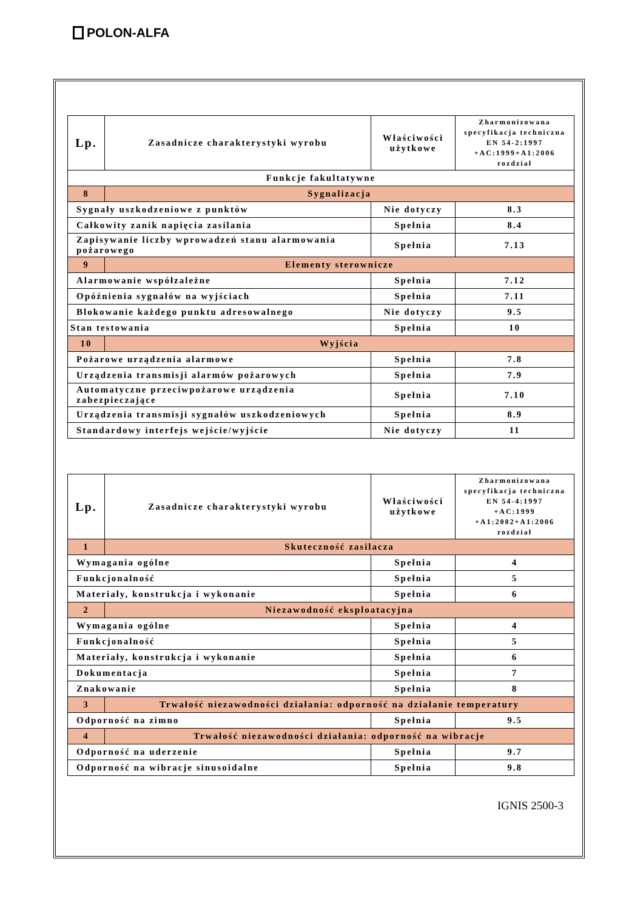POLON-ALFA
| Lp. | Zasadnicze charakterystyki wyrobu | Właściwości użytkowe | Zharmonizowana specyfikacja techniczna EN 54-2:1997 +AC:1999+A1:2006 rozdział |
| --- | --- | --- | --- |
| Funkcje fakultatywne | | | |
| 8 | Sygnalizacja | | |
| Sygnały uszkodzeniowe z punktów | | Nie dotyczy | 8.3 |
| Całkowity zanik napięcia zasilania | | Spełnia | 8.4 |
| Zapisywanie liczby wprowadzeń stanu alarmowania pożarowego | | Spełnia | 7.13 |
| 9 | Elementy sterownicze | | |
| Alarmowanie współzależne | | Spełnia | 7.12 |
| Opóźnienia sygnałów na wyjściach | | Spełnia | 7.11 |
| Blokowanie każdego punktu adresowalnego | | Nie dotyczy | 9.5 |
| Stan testowania | | Spełnia | 10 |
| 10 | Wyjścia | | |
| Pożarowe urządzenia alarmowe | | Spełnia | 7.8 |
| Urządzenia transmisji alarmów pożarowych | | Spełnia | 7.9 |
| Automatyczne przeciwpożarowe urządzenia zabezpieczające | | Spełnia | 7.10 |
| Urządzenia transmisji sygnałów uszkodzeniowych | | Spełnia | 8.9 |
| Standardowy interfejs wejście/wyjście | | Nie dotyczy | 11 |
| Lp. | Zasadnicze charakterystyki wyrobu | Właściwości użytkowe | Zharmonizowana specyfikacja techniczna EN 54-4:1997 +AC:1999 +A1:2002+A1:2006 rozdział |
| --- | --- | --- | --- |
| 1 | Skuteczność zasilacza | | |
| Wymagania ogólne | | Spełnia | 4 |
| Funkcjonalność | | Spełnia | 5 |
| Materiały, konstrukcja i wykonanie | | Spełnia | 6 |
| 2 | Niezawodność eksploatacyjna | | |
| Wymagania ogólne | | Spełnia | 4 |
| Funkcjonalność | | Spełnia | 5 |
| Materiały, konstrukcja i wykonanie | | Spełnia | 6 |
| Dokumentacja | | Spełnia | 7 |
| Znakowanie | | Spełnia | 8 |
| 3 | Trwałość niezawodności działania: odporność na działanie temperatury | | |
| Odporność na zimno | | Spełnia | 9.5 |
| 4 | Trwałość niezawodności działania: odporność na wibracje | | |
| Odporność na uderzenie | | Spełnia | 9.7 |
| Odporność na wibracje sinusoidalne | | Spełnia | 9.8 |
IGNIS 2500-3